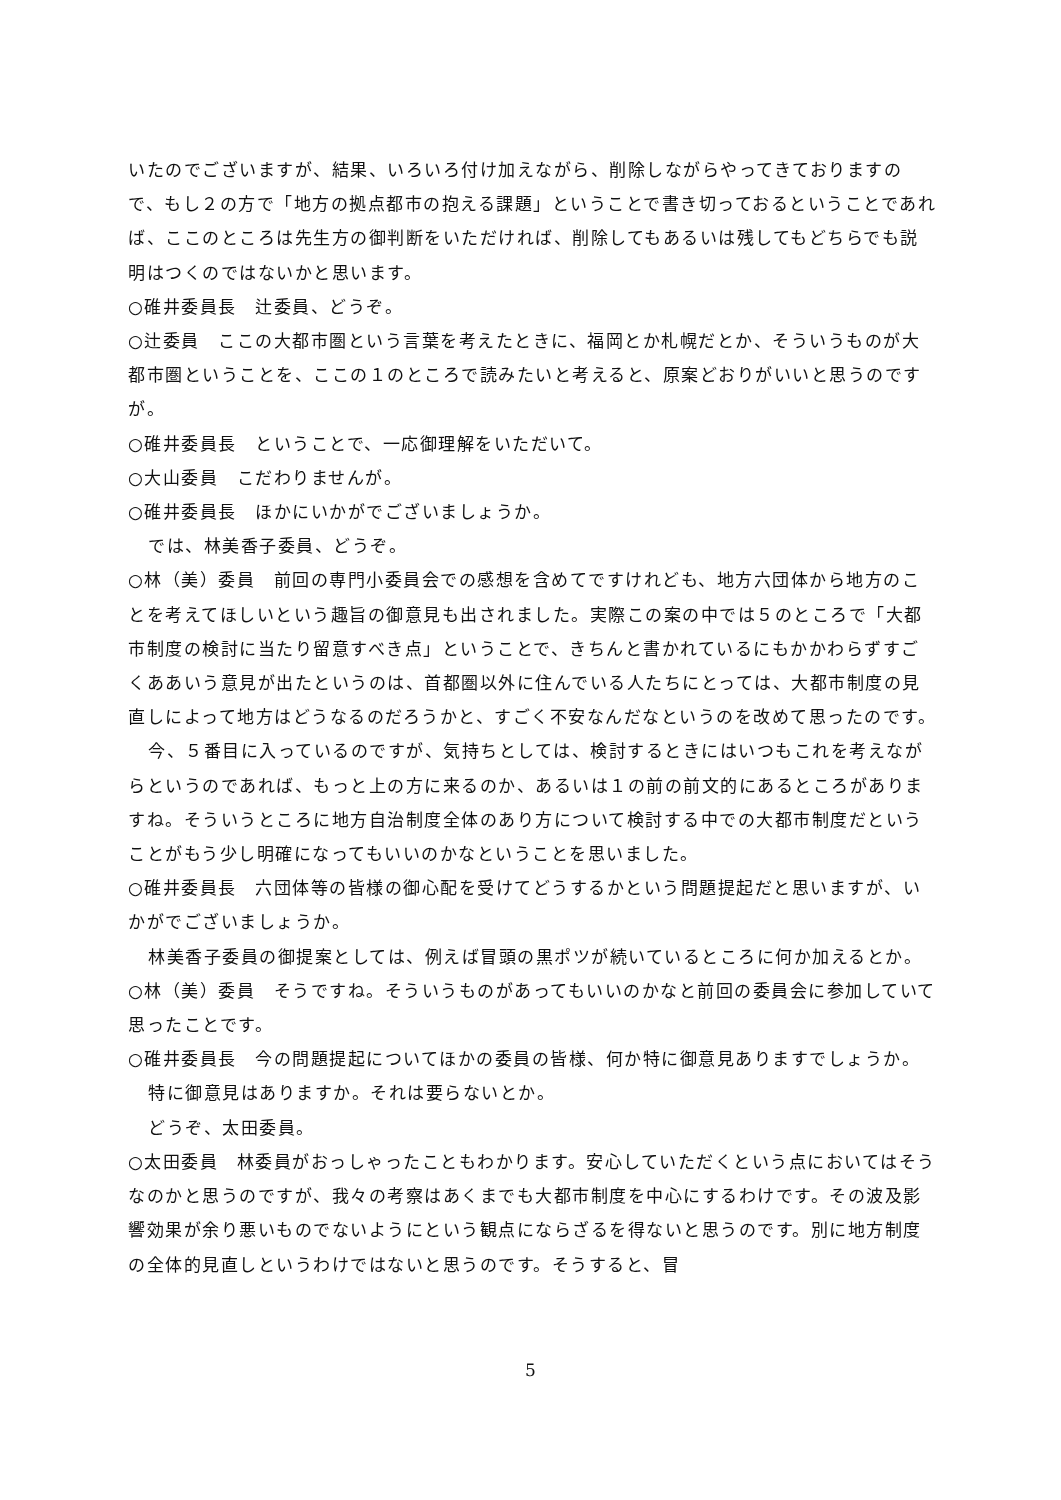いたのでございますが、結果、いろいろ付け加えながら、削除しながらやってきておりますので、もし２の方で「地方の拠点都市の抱える課題」ということで書き切っておるということであれば、ここのところは先生方の御判断をいただければ、削除してもあるいは残してもどちらでも説明はつくのではないかと思います。
○碓井委員長　辻委員、どうぞ。
○辻委員　ここの大都市圏という言葉を考えたときに、福岡とか札幌だとか、そういうものが大都市圏ということを、ここの１のところで読みたいと考えると、原案どおりがいいと思うのですが。
○碓井委員長　ということで、一応御理解をいただいて。
○大山委員　こだわりませんが。
○碓井委員長　ほかにいかがでございましょうか。
では、林美香子委員、どうぞ。
○林（美）委員　前回の専門小委員会での感想を含めてですけれども、地方六団体から地方のことを考えてほしいという趣旨の御意見も出されました。実際この案の中では５のところで「大都市制度の検討に当たり留意すべき点」ということで、きちんと書かれているにもかかわらずすごくああいう意見が出たというのは、首都圏以外に住んでいる人たちにとっては、大都市制度の見直しによって地方はどうなるのだろうかと、すごく不安なんだなというのを改めて思ったのです。
今、５番目に入っているのですが、気持ちとしては、検討するときにはいつもこれを考えながらというのであれば、もっと上の方に来るのか、あるいは１の前の前文的にあるところがありますね。そういうところに地方自治制度全体のあり方について検討する中での大都市制度だということがもう少し明確になってもいいのかなということを思いました。
○碓井委員長　六団体等の皆様の御心配を受けてどうするかという問題提起だと思いますが、いかがでございましょうか。
林美香子委員の御提案としては、例えば冒頭の黒ポツが続いているところに何か加えるとか。
○林（美）委員　そうですね。そういうものがあってもいいのかなと前回の委員会に参加していて思ったことです。
○碓井委員長　今の問題提起についてほかの委員の皆様、何か特に御意見ありますでしょうか。
特に御意見はありますか。それは要らないとか。
どうぞ、太田委員。
○太田委員　林委員がおっしゃったこともわかります。安心していただくという点においてはそうなのかと思うのですが、我々の考察はあくまでも大都市制度を中心にするわけです。その波及影響効果が余り悪いものでないようにという観点にならざるを得ないと思うのです。別に地方制度の全体的見直しというわけではないと思うのです。そうすると、冒
5